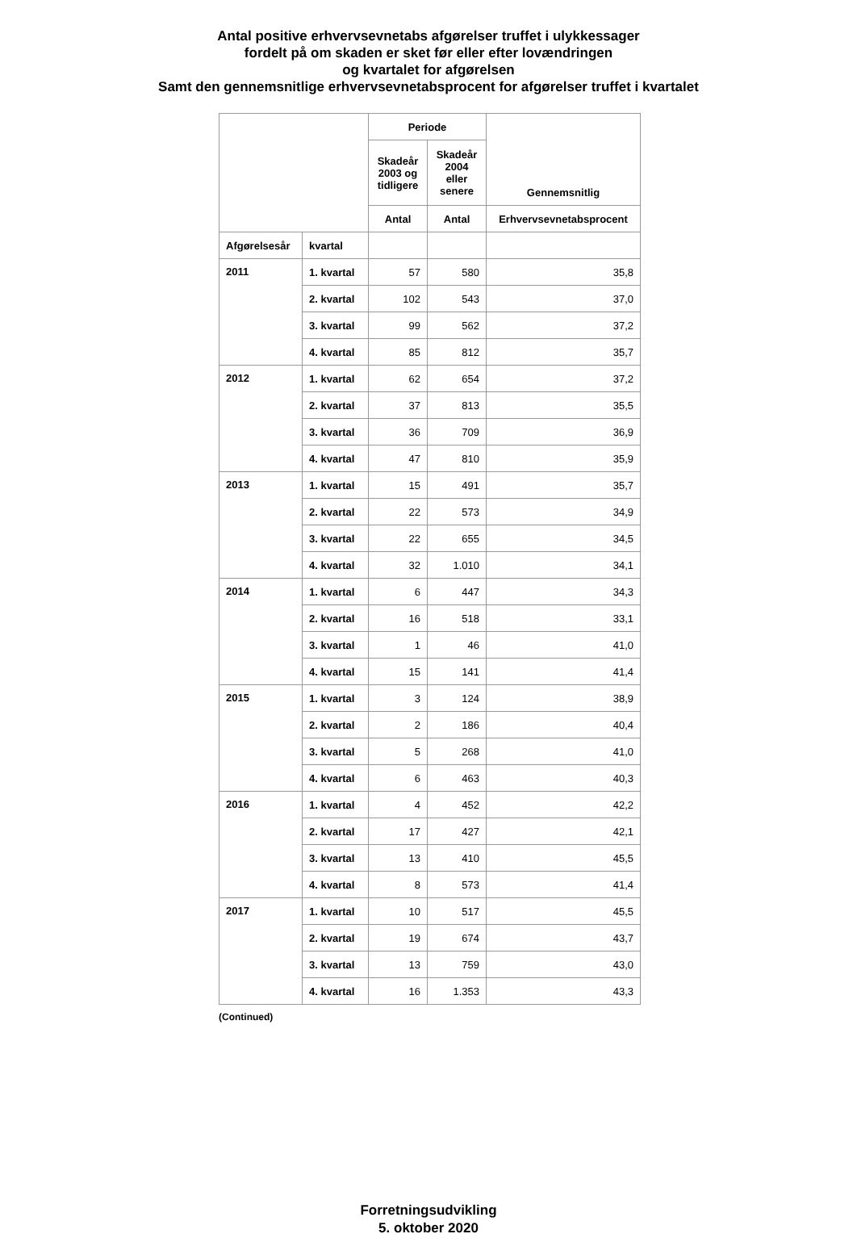Antal positive erhvervsevnetabs afgørelser truffet i ulykkessager
fordelt på om skaden er sket før eller efter lovændringen
og kvartalet for afgørelsen
Samt den gennemsnitlige erhvervsevnetabsprocent for afgørelser truffet i kvartalet
| | | Periode | | Gennemsnitlig |
| --- | --- | --- | --- | --- |
| | | Skadeår 2003 og tidligere | Skadeår 2004 eller senere | |
| | | Antal | Antal | Erhvervsevnetabsprocent |
| Afgørelsesår | kvartal | | | |
| 2011 | 1. kvartal | 57 | 580 | 35,8 |
| | 2. kvartal | 102 | 543 | 37,0 |
| | 3. kvartal | 99 | 562 | 37,2 |
| | 4. kvartal | 85 | 812 | 35,7 |
| 2012 | 1. kvartal | 62 | 654 | 37,2 |
| | 2. kvartal | 37 | 813 | 35,5 |
| | 3. kvartal | 36 | 709 | 36,9 |
| | 4. kvartal | 47 | 810 | 35,9 |
| 2013 | 1. kvartal | 15 | 491 | 35,7 |
| | 2. kvartal | 22 | 573 | 34,9 |
| | 3. kvartal | 22 | 655 | 34,5 |
| | 4. kvartal | 32 | 1.010 | 34,1 |
| 2014 | 1. kvartal | 6 | 447 | 34,3 |
| | 2. kvartal | 16 | 518 | 33,1 |
| | 3. kvartal | 1 | 46 | 41,0 |
| | 4. kvartal | 15 | 141 | 41,4 |
| 2015 | 1. kvartal | 3 | 124 | 38,9 |
| | 2. kvartal | 2 | 186 | 40,4 |
| | 3. kvartal | 5 | 268 | 41,0 |
| | 4. kvartal | 6 | 463 | 40,3 |
| 2016 | 1. kvartal | 4 | 452 | 42,2 |
| | 2. kvartal | 17 | 427 | 42,1 |
| | 3. kvartal | 13 | 410 | 45,5 |
| | 4. kvartal | 8 | 573 | 41,4 |
| 2017 | 1. kvartal | 10 | 517 | 45,5 |
| | 2. kvartal | 19 | 674 | 43,7 |
| | 3. kvartal | 13 | 759 | 43,0 |
| | 4. kvartal | 16 | 1.353 | 43,3 |
(Continued)
Forretningsudvikling
5. oktober 2020